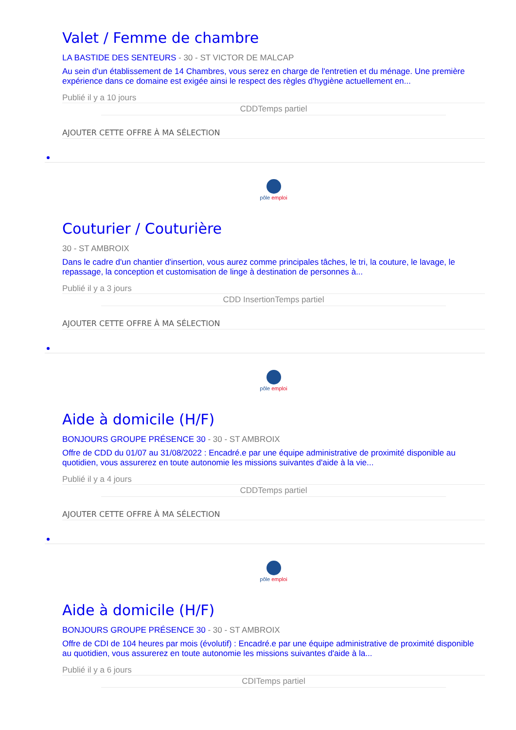Valet / Femme de chambre
LA BASTIDE DES SENTEURS - 30 - ST VICTOR DE MALCAP
Au sein d'un établissement de 14 Chambres, vous serez en charge de l'entretien et du ménage. Une première expérience dans ce domaine est exigée ainsi le respect des règles d'hygiène actuellement en...
Publié il y a 10 jours
CDDTemps partiel
AJOUTER CETTE OFFRE À MA SÉLECTION
pôle emploi
Couturier / Couturière
30 - ST AMBROIX
Dans le cadre d'un chantier d'insertion, vous aurez comme principales tâches, le tri, la couture, le lavage, le repassage, la conception et customisation de linge à destination de personnes à...
Publié il y a 3 jours
CDD InsertionTemps partiel
AJOUTER CETTE OFFRE À MA SÉLECTION
pôle emploi
Aide à domicile (H/F)
BONJOURS GROUPE PRÉSENCE 30 - 30 - ST AMBROIX
Offre de CDD du 01/07 au 31/08/2022 : Encadré.e par une équipe administrative de proximité disponible au quotidien, vous assurerez en toute autonomie les missions suivantes d'aide à la vie...
Publié il y a 4 jours
CDDTemps partiel
AJOUTER CETTE OFFRE À MA SÉLECTION
pôle emploi
Aide à domicile (H/F)
BONJOURS GROUPE PRÉSENCE 30 - 30 - ST AMBROIX
Offre de CDI de 104 heures par mois (évolutif) : Encadré.e par une équipe administrative de proximité disponible au quotidien, vous assurerez en toute autonomie les missions suivantes d'aide à la...
Publié il y a 6 jours
CDITemps partiel